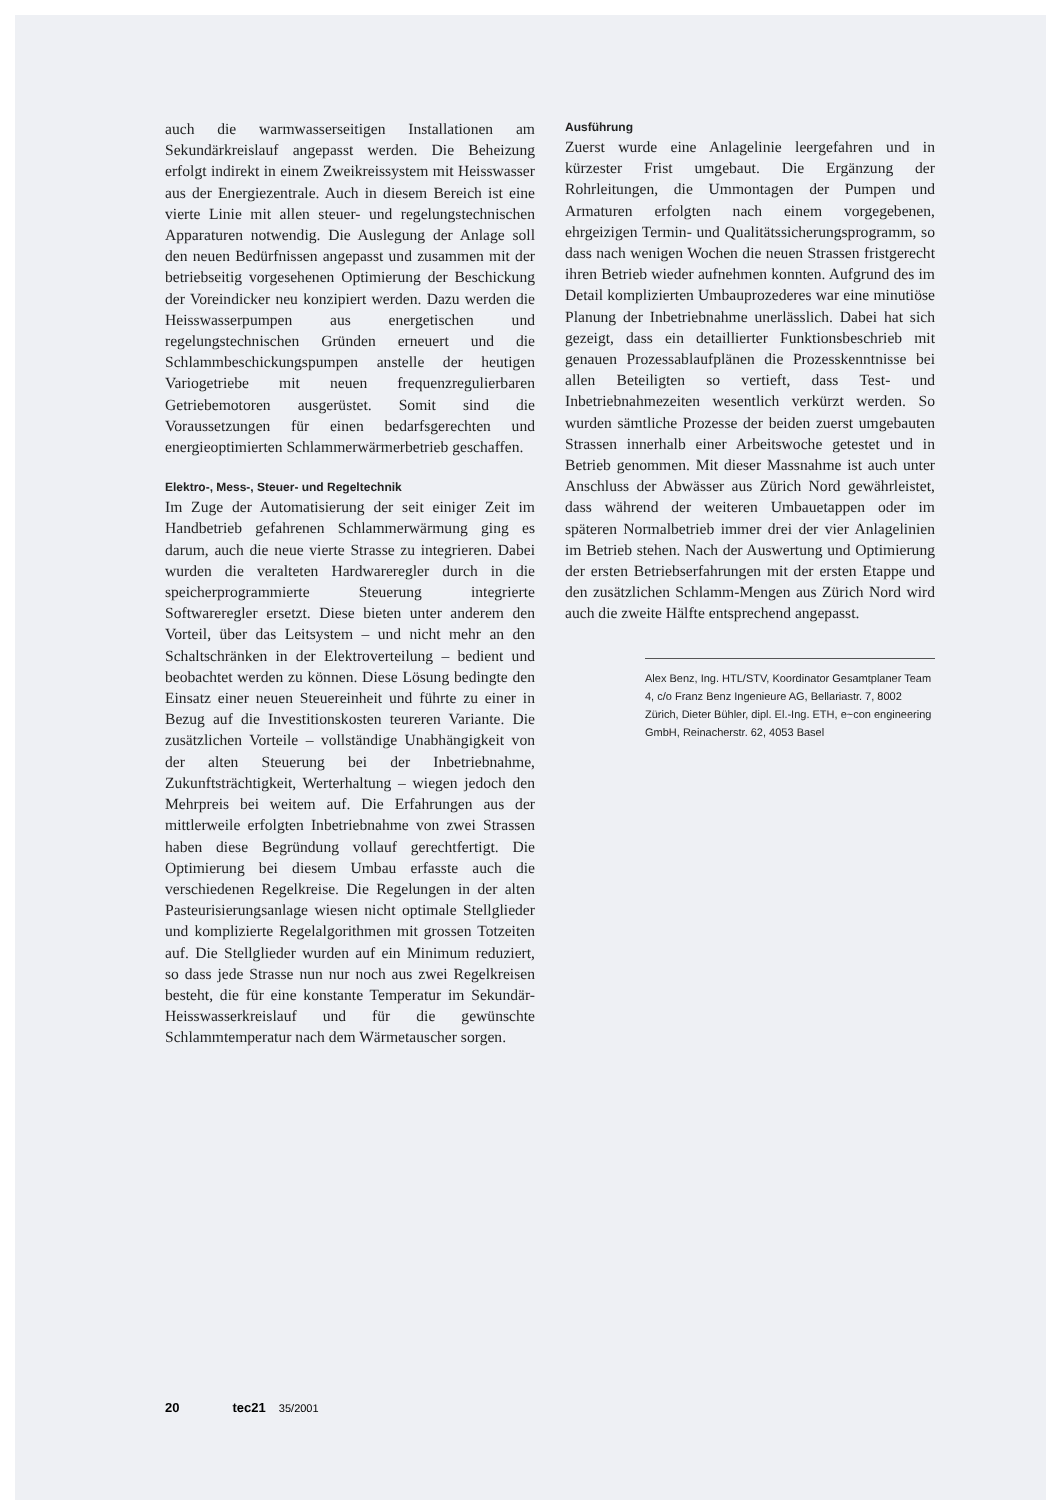auch die warmwasserseitigen Installationen am Sekundärkreislauf angepasst werden. Die Beheizung erfolgt indirekt in einem Zweikreissystem mit Heisswasser aus der Energiezentrale. Auch in diesem Bereich ist eine vierte Linie mit allen steuer- und regelungstechnischen Apparaturen notwendig. Die Auslegung der Anlage soll den neuen Bedürfnissen angepasst und zusammen mit der betriebseitig vorgesehenen Optimierung der Beschickung der Voreindicker neu konzipiert werden. Dazu werden die Heisswasserpumpen aus energetischen und regelungstechnischen Gründen erneuert und die Schlammbeschickungspumpen anstelle der heutigen Variogetriebe mit neuen frequenzregulierbaren Getriebemotoren ausgerüstet. Somit sind die Voraussetzungen für einen bedarfsgerechten und energieoptimierten Schlammerwärmerbetrieb geschaffen.
Elektro-, Mess-, Steuer- und Regeltechnik
Im Zuge der Automatisierung der seit einiger Zeit im Handbetrieb gefahrenen Schlammerwärmung ging es darum, auch die neue vierte Strasse zu integrieren. Dabei wurden die veralteten Hardwareregler durch in die speicherprogrammierte Steuerung integrierte Softwareregler ersetzt. Diese bieten unter anderem den Vorteil, über das Leitsystem – und nicht mehr an den Schaltschränken in der Elektroverteilung – bedient und beobachtet werden zu können. Diese Lösung bedingte den Einsatz einer neuen Steuereinheit und führte zu einer in Bezug auf die Investitionskosten teureren Variante. Die zusätzlichen Vorteile – vollständige Unabhängigkeit von der alten Steuerung bei der Inbetriebnahme, Zukunftsträchtigkeit, Werterhaltung – wiegen jedoch den Mehrpreis bei weitem auf. Die Erfahrungen aus der mittlerweile erfolgten Inbetriebnahme von zwei Strassen haben diese Begründung vollauf gerechtfertigt. Die Optimierung bei diesem Umbau erfasste auch die verschiedenen Regelkreise. Die Regelungen in der alten Pasteurisierungsanlage wiesen nicht optimale Stellglieder und komplizierte Regelalgorithmen mit grossen Totzeiten auf. Die Stellglieder wurden auf ein Minimum reduziert, so dass jede Strasse nun nur noch aus zwei Regelkreisen besteht, die für eine konstante Temperatur im Sekundär-Heisswasserkreislauf und für die gewünschte Schlammtemperatur nach dem Wärmetauscher sorgen.
Ausführung
Zuerst wurde eine Anlagelinie leergefahren und in kürzester Frist umgebaut. Die Ergänzung der Rohrleitungen, die Ummontagen der Pumpen und Armaturen erfolgten nach einem vorgegebenen, ehrgeizigen Termin- und Qualitätssicherungsprogramm, so dass nach wenigen Wochen die neuen Strassen fristgerecht ihren Betrieb wieder aufnehmen konnten. Aufgrund des im Detail komplizierten Umbauprozederes war eine minutiöse Planung der Inbetriebnahme unerlässlich. Dabei hat sich gezeigt, dass ein detaillierter Funktionsbeschrieb mit genauen Prozessablaufplänen die Prozesskenntnisse bei allen Beteiligten so vertieft, dass Test- und Inbetriebnahmezeiten wesentlich verkürzt werden. So wurden sämtliche Prozesse der beiden zuerst umgebauten Strassen innerhalb einer Arbeitswoche getestet und in Betrieb genommen. Mit dieser Massnahme ist auch unter Anschluss der Abwässer aus Zürich Nord gewährleistet, dass während der weiteren Umbauetappen oder im späteren Normalbetrieb immer drei der vier Anlagelinien im Betrieb stehen. Nach der Auswertung und Optimierung der ersten Betriebserfahrungen mit der ersten Etappe und den zusätzlichen Schlamm-Mengen aus Zürich Nord wird auch die zweite Hälfte entsprechend angepasst.
Alex Benz, Ing. HTL/STV, Koordinator Gesamtplaner Team 4, c/o Franz Benz Ingenieure AG, Bellariastr. 7, 8002 Zürich, Dieter Bühler, dipl. El.-Ing. ETH, e~con engineering GmbH, Reinacherstr. 62, 4053 Basel
20 tec21 35/2001